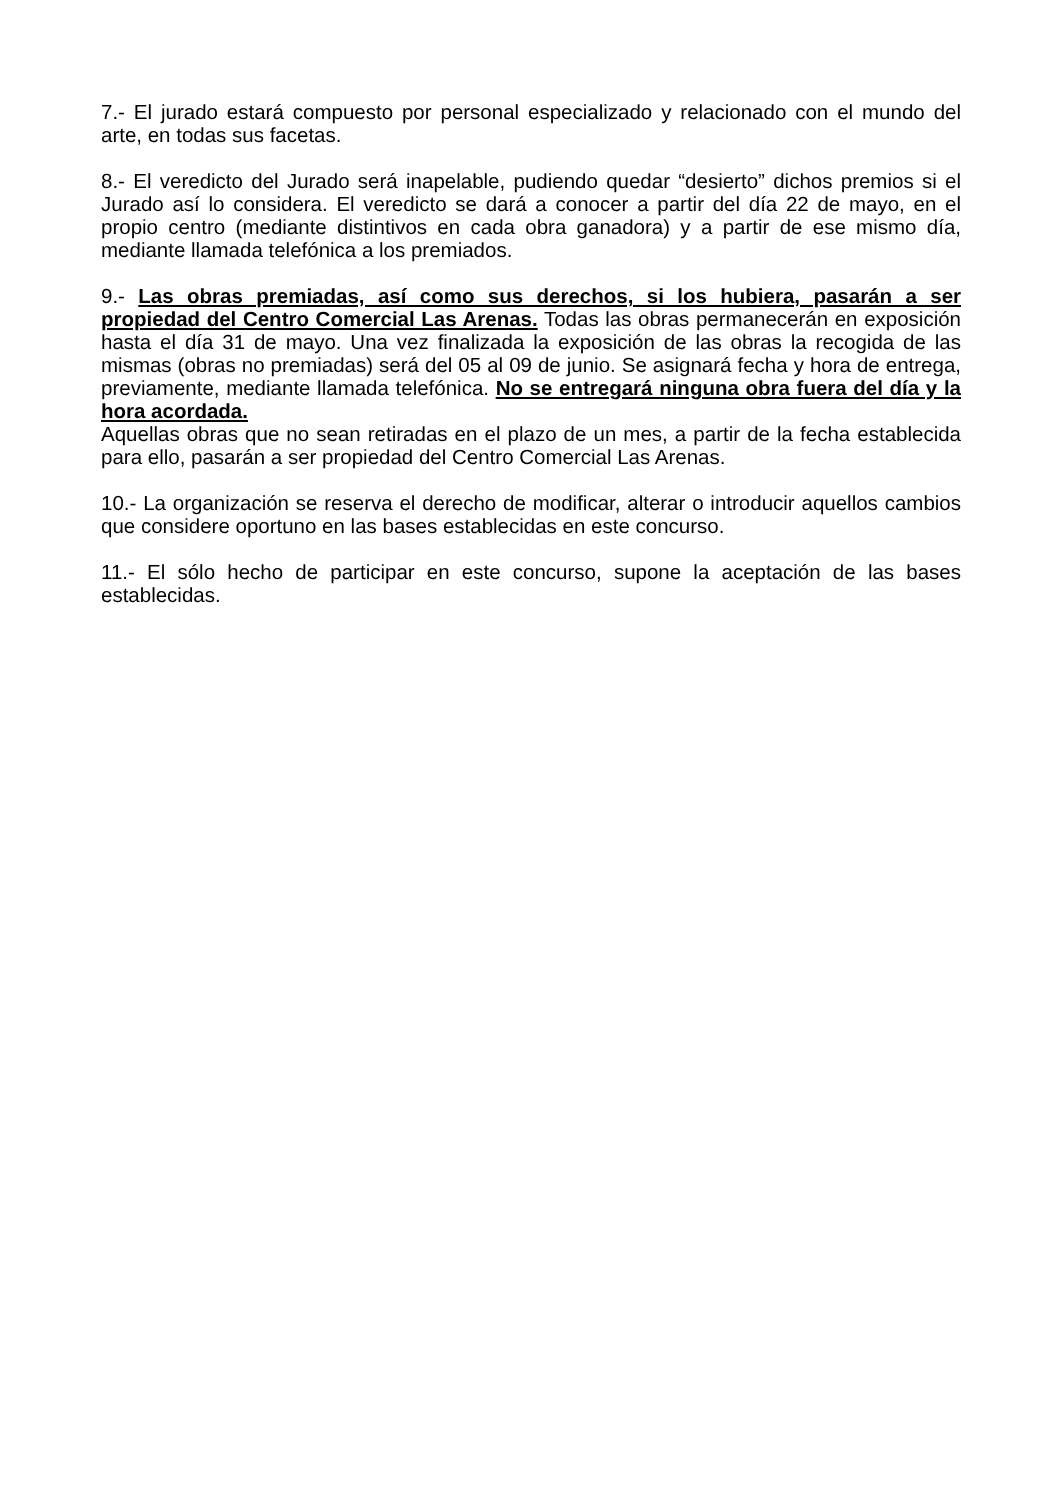7.- El jurado estará compuesto por personal especializado y relacionado con el mundo del arte, en todas sus facetas.
8.- El veredicto del Jurado será inapelable, pudiendo quedar “desierto” dichos premios si el Jurado así lo considera. El veredicto se dará a conocer a partir del día 22 de mayo, en el propio centro (mediante distintivos en cada obra ganadora) y a partir de ese mismo día, mediante llamada telefónica a los premiados.
9.- Las obras premiadas, así como sus derechos, si los hubiera, pasarán a ser propiedad del Centro Comercial Las Arenas. Todas las obras permanecerán en exposición hasta el día 31 de mayo. Una vez finalizada la exposición de las obras la recogida de las mismas (obras no premiadas) será del 05 al 09 de junio. Se asignará fecha y hora de entrega, previamente, mediante llamada telefónica. No se entregará ninguna obra fuera del día y la hora acordada.
Aquellas obras que no sean retiradas en el plazo de un mes, a partir de la fecha establecida para ello, pasarán a ser propiedad del Centro Comercial Las Arenas.
10.- La organización se reserva el derecho de modificar, alterar o introducir aquellos cambios que considere oportuno en las bases establecidas en este concurso.
11.- El sólo hecho de participar en este concurso, supone la aceptación de las bases establecidas.